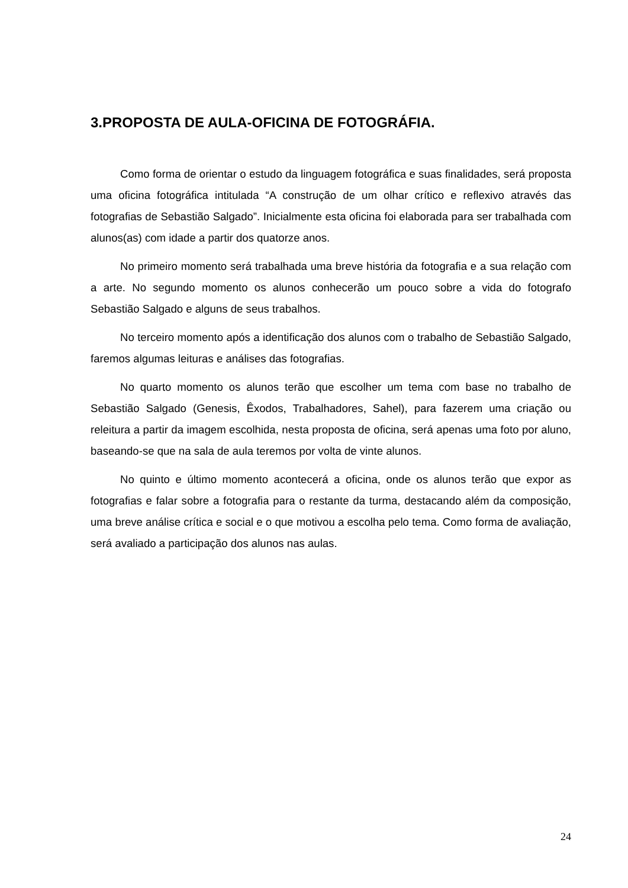3.PROPOSTA DE AULA-OFICINA DE FOTOGRÁFIA.
Como forma de orientar o estudo da linguagem fotográfica e suas finalidades, será proposta uma oficina fotográfica intitulada “A construção de um olhar crítico e reflexivo através das fotografias de Sebastião Salgado”. Inicialmente esta oficina foi elaborada para ser trabalhada com alunos(as) com idade a partir dos quatorze anos.
No primeiro momento será trabalhada uma breve história da fotografia e a sua relação com a arte. No segundo momento os alunos conhecerão um pouco sobre a vida do fotografo Sebastião Salgado e alguns de seus trabalhos.
No terceiro momento após a identificação dos alunos com o trabalho de Sebastião Salgado, faremos algumas leituras e análises das fotografias.
No quarto momento os alunos terão que escolher um tema com base no trabalho de Sebastião Salgado (Genesis, Êxodos, Trabalhadores, Sahel), para fazerem uma criação ou releitura a partir da imagem escolhida, nesta proposta de oficina, será apenas uma foto por aluno, baseando-se que na sala de aula teremos por volta de vinte alunos.
No quinto e último momento acontecerá a oficina, onde os alunos terão que expor as fotografias e falar sobre a fotografia para o restante da turma, destacando além da composição, uma breve análise crítica e social e o que motivou a escolha pelo tema. Como forma de avaliação, será avaliado a participação dos alunos nas aulas.
24